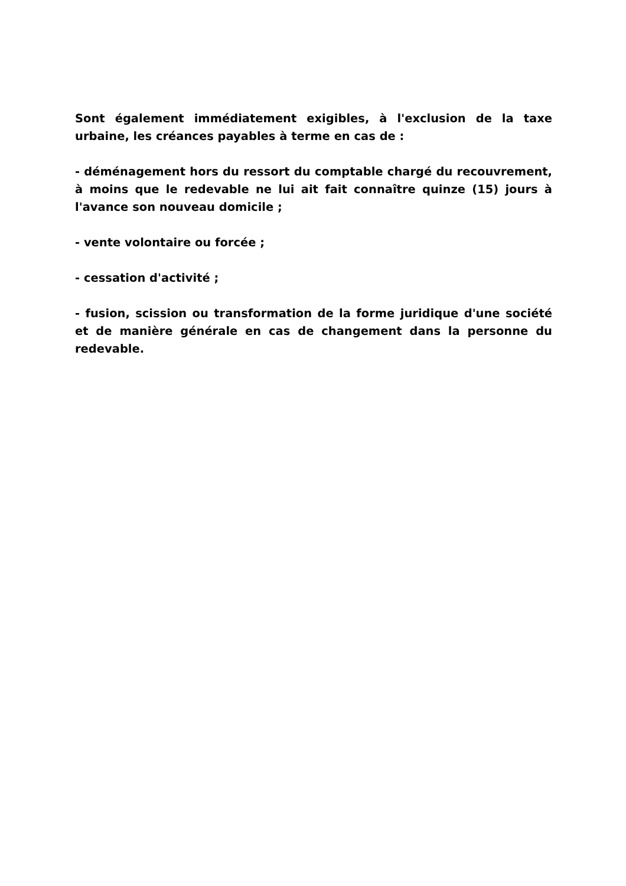Sont également immédiatement exigibles, à l'exclusion de la taxe urbaine, les créances payables à terme en cas de :
- déménagement hors du ressort du comptable chargé du recouvrement, à moins que le redevable ne lui ait fait connaître quinze (15) jours à l'avance son nouveau domicile ;
- vente volontaire ou forcée ;
- cessation d'activité ;
- fusion, scission ou transformation de la forme juridique d'une société et de manière générale en cas de changement dans la personne du redevable.